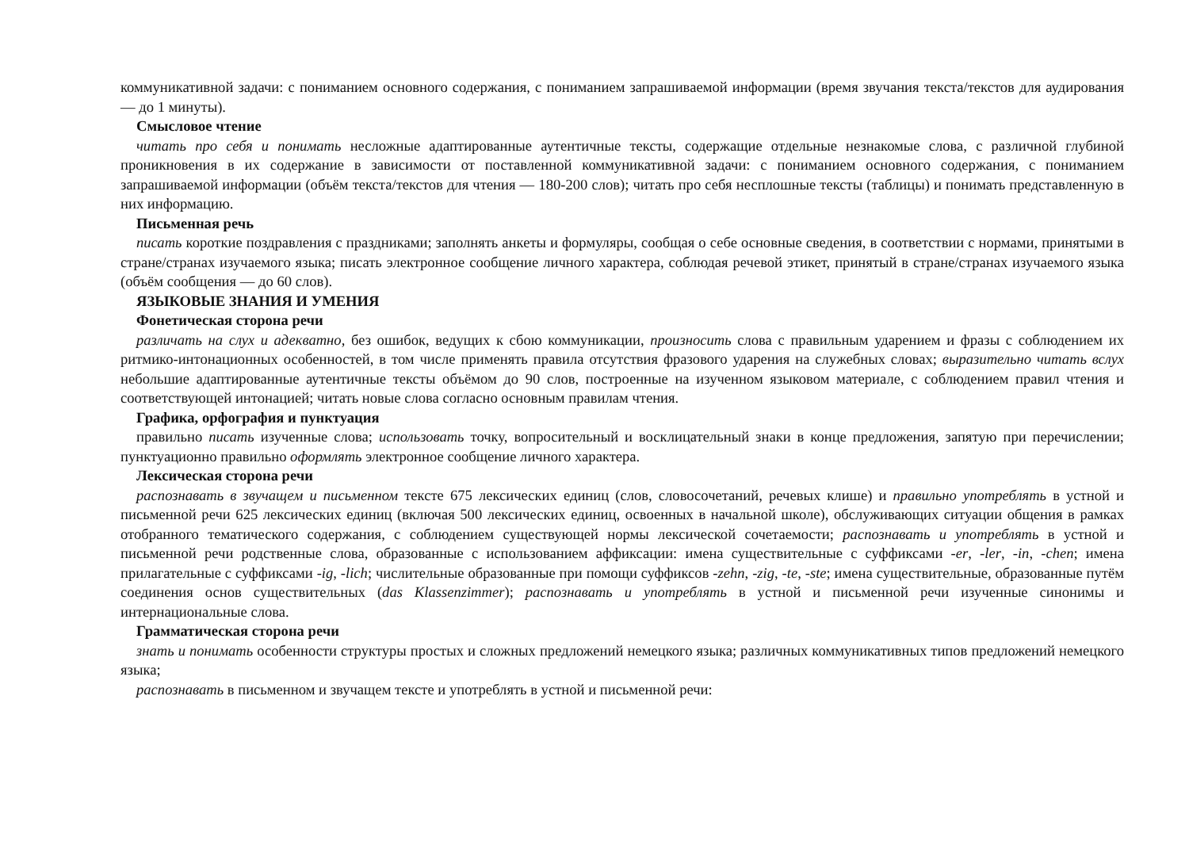коммуникативной задачи: с пониманием основного содержания, с пониманием запрашиваемой информации (время звучания текста/текстов для аудирования — до 1 минуты).
Смысловое чтение
читать про себя и понимать несложные адаптированные аутентичные тексты, содержащие отдельные незнакомые слова, с различной глубиной проникновения в их содержание в зависимости от поставленной коммуникативной задачи: с пониманием основного содержания, с пониманием запрашиваемой информации (объём текста/текстов для чтения — 180-200 слов); читать про себя несплошные тексты (таблицы) и понимать представленную в них информацию.
Письменная речь
писать короткие поздравления с праздниками; заполнять анкеты и формуляры, сообщая о себе основные сведения, в соответствии с нормами, принятыми в стране/странах изучаемого языка; писать электронное сообщение личного характера, соблюдая речевой этикет, принятый в стране/странах изучаемого языка (объём сообщения — до 60 слов).
ЯЗЫКОВЫЕ ЗНАНИЯ И УМЕНИЯ
Фонетическая сторона речи
различать на слух и адекватно, без ошибок, ведущих к сбою коммуникации, произносить слова с правильным ударением и фразы с соблюдением их ритмико-интонационных особенностей, в том числе применять правила отсутствия фразового ударения на служебных словах; выразительно читать вслух небольшие адаптированные аутентичные тексты объёмом до 90 слов, построенные на изученном языковом материале, с соблюдением правил чтения и соответствующей интонацией; читать новые слова согласно основным правилам чтения.
Графика, орфография и пунктуация
правильно писать изученные слова; использовать точку, вопросительный и восклицательный знаки в конце предложения, запятую при перечислении; пунктуационно правильно оформлять электронное сообщение личного характера.
Лексическая сторона речи
распознавать в звучащем и письменном тексте 675 лексических единиц (слов, словосочетаний, речевых клише) и правильно употреблять в устной и письменной речи 625 лексических единиц (включая 500 лексических единиц, освоенных в начальной школе), обслуживающих ситуации общения в рамках отобранного тематического содержания, с соблюдением существующей нормы лексической сочетаемости; распознавать и употреблять в устной и письменной речи родственные слова, образованные с использованием аффиксации: имена существительные с суффиксами -er, -ler, -in, -chen; имена прилагательные с суффиксами -ig, -lich; числительные образованные при помощи суффиксов -zehn, -zig, -te, -ste; имена существительные, образованные путём соединения основ существительных (das Klassenzimmer); распознавать и употреблять в устной и письменной речи изученные синонимы и интернациональные слова.
Грамматическая сторона речи
знать и понимать особенности структуры простых и сложных предложений немецкого языка; различных коммуникативных типов предложений немецкого языка;
распознавать в письменном и звучащем тексте и употреблять в устной и письменной речи: